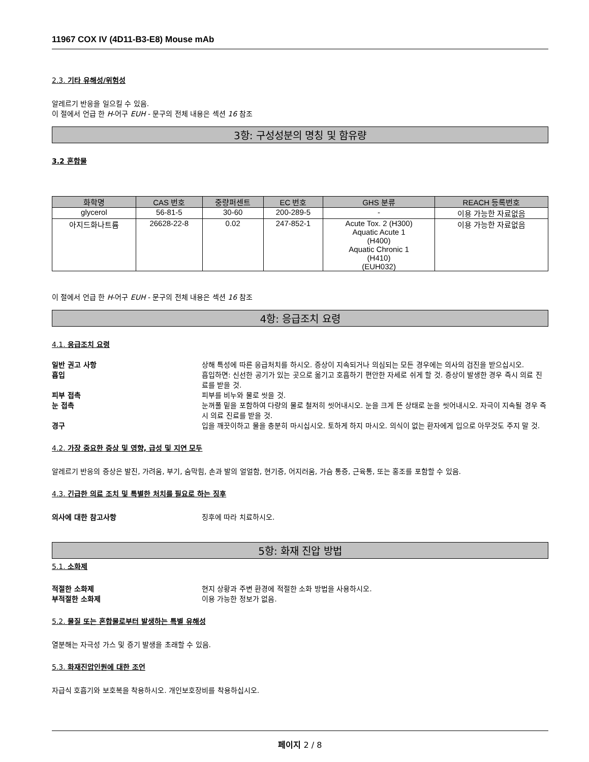11967 COX IV (4D11-B3-E8) Mouse mAb
2.3. 기타 유해성/위험성
알레르기 반응을 일으킬 수 있음.
이 절에서 언급 한 H-어구 EUH - 문구의 전체 내용은 섹션 16 참조
3항: 구성성분의 명칭 및 함유량
3.2 혼합물
| 화학명 | CAS 번호 | 중량퍼센트 | EC 번호 | GHS 분류 | REACH 등록번호 |
| --- | --- | --- | --- | --- | --- |
| glycerol | 56-81-5 | 30-60 | 200-289-5 | - | 이용 가능한 자료없음 |
| 아지드화나트륨 | 26628-22-8 | 0.02 | 247-852-1 | Acute Tox. 2 (H300) Aquatic Acute 1 (H400) Aquatic Chronic 1 (H410) (EUH032) | 이용 가능한 자료없음 |
이 절에서 언급 한 H-어구 EUH - 문구의 전체 내용은 섹션 16 참조
4항: 응급조치 요령
4.1. 응급조치 요령
일반 권고 사항 상해 특성에 따른 응급처치를 하시오. 증상이 지속되거나 의심되는 모든 경우에는 의사의 검진을 받으십시오.
흡입 흡입하면: 신선한 공기가 있는 곳으로 옮기고 호흡하기 편안한 자세로 쉬게 할 것. 증상이 발생한 경우 즉시 의료 진료를 받을 것.
피부 접촉 피부를 비누와 물로 씻을 것.
눈 접촉 눈꺼풀 밑을 포함하여 다량의 물로 철저히 씻어내시오. 눈을 크게 뜬 상태로 눈을 씻어내시오. 자극이 지속될 경우 즉시 의료 진료를 받을 것.
경구 입을 깨끗이하고 물을 충분히 마시십시오. 토하게 하지 마시오. 의식이 없는 환자에게 입으로 아무것도 주지 말 것.
4.2. 가장 중요한 증상 및 영향, 급성 및 지연 모두
알레르기 반응의 증상은 발진, 가려움, 부기, 숨막힘, 손과 발의 얼얼함, 현기증, 어지러움, 가슴 통증, 근육통, 또는 홍조를 포함할 수 있음.
4.3. 긴급한 의료 조치 및 특별한 처치를 필요로 하는 징후
의사에 대한 참고사항 징후에 따라 치료하시오.
5항: 화재 진압 방법
5.1. 소화제
적절한 소화제 현지 상황과 주변 환경에 적절한 소화 방법을 사용하시오.
부적절한 소화제 이용 가능한 정보가 없음.
5.2. 물질 또는 혼합물로부터 발생하는 특별 유해성
열분해는 자극성 가스 및 증기 발생을 초래할 수 있음.
5.3. 화재진압인원에 대한 조언
자급식 호흡기와 보호복을 착용하시오. 개인보호장비를 착용하십시오.
페이지 2 / 8